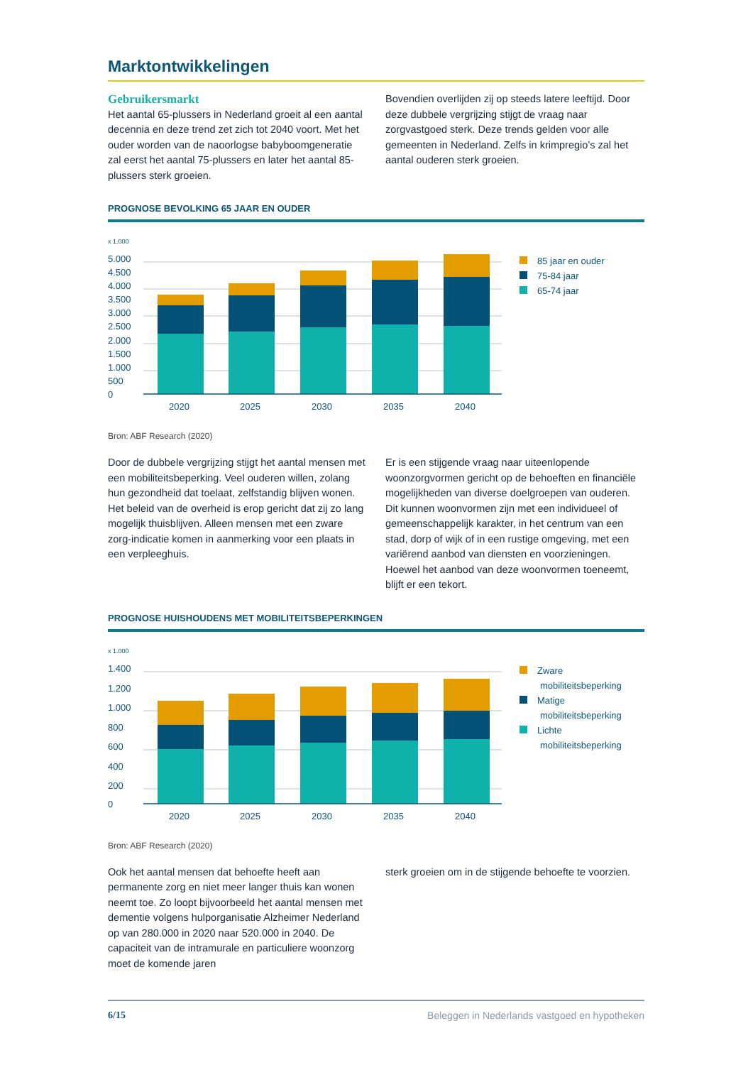Marktontwikkelingen
Gebruikersmarkt
Het aantal 65-plussers in Nederland groeit al een aantal decennia en deze trend zet zich tot 2040 voort. Met het ouder worden van de naoorlogse babyboomgeneratie zal eerst het aantal 75-plussers en later het aantal 85-plussers sterk groeien.
Bovendien overlijden zij op steeds latere leeftijd. Door deze dubbele vergrijzing stijgt de vraag naar zorgvastgoed sterk. Deze trends gelden voor alle gemeenten in Nederland. Zelfs in krimpregio’s zal het aantal ouderen sterk groeien.
PROGNOSE BEVOLKING 65 JAAR EN OUDER
x 1.000
5.000
4.500
4.000
3.500
3.000
2.500
2.000
1.500
1.000
500
0
2020
2025
2030
2035
2040
85 jaar en ouder
75-84 jaar
65-74 jaar
Bron: ABF Research (2020)
Door de dubbele vergrijzing stijgt het aantal mensen met een mobiliteitsbeperking. Veel ouderen willen, zolang hun gezondheid dat toelaat, zelfstandig blijven wonen. Het beleid van de overheid is erop gericht dat zij zo lang mogelijk thuisblijven. Alleen mensen met een zware zorg-indicatie komen in aanmerking voor een plaats in een verpleeghuis.
Er is een stijgende vraag naar uiteenlopende woonzorgvormen gericht op de behoeften en financiële mogelijkheden van diverse doelgroepen van ouderen. Dit kunnen woonvormen zijn met een individueel of gemeenschappelijk karakter, in het centrum van een stad, dorp of wijk of in een rustige omgeving, met een variërend aanbod van diensten en voorzieningen. Hoewel het aanbod van deze woonvormen toeneemt, blijft er een tekort.
PROGNOSE HUISHOUDENS MET MOBILITEITSBEPERKINGEN
x 1.000
1.400
1.200
1.000
800
600
400
200
0
2020
2025
2030
2035
2040
Zware
mobiliteitsbeperking
Matige
mobiliteitsbeperking
Lichte
mobiliteitsbeperking
Bron: ABF Research (2020)
Ook het aantal mensen dat behoefte heeft aan permanente zorg en niet meer langer thuis kan wonen neemt toe. Zo loopt bijvoorbeeld het aantal mensen met dementie volgens hulporganisatie Alzheimer Nederland op van 280.000 in 2020 naar 520.000 in 2040. De capaciteit van de intramurale en particuliere woonzorg moet de komende jaren
sterk groeien om in de stijgende behoefte te voorzien.
6/15 Beleggen in Nederlands vastgoed en hypotheken